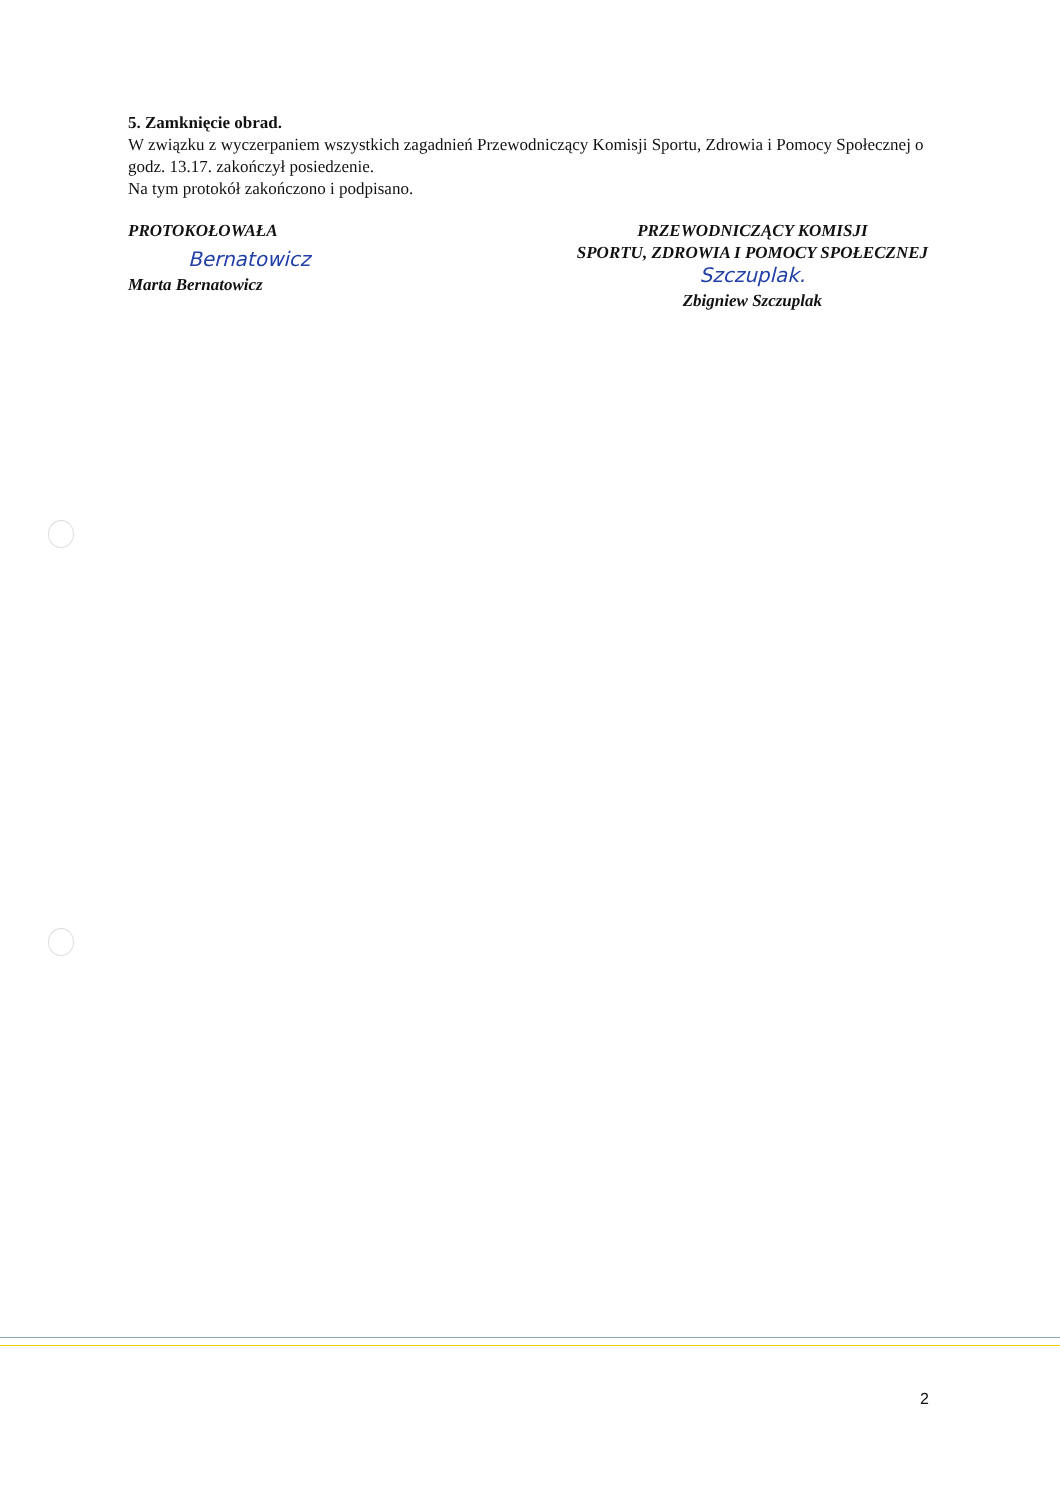5. Zamknięcie obrad.
W związku z wyczerpaniem wszystkich zagadnień Przewodniczący Komisji Sportu, Zdrowia i Pomocy Społecznej o godz. 13.17. zakończył posiedzenie.
Na tym protokół zakończono i podpisano.
PROTOKOŁOWAŁA
Bernatowicz
Marta Bernatowicz
PRZEWODNICZĄCY KOMISJI
SPORTU, ZDROWIA I POMOCY SPOŁECZNEJ
Szczuplak.
Zbigniew Szczuplak
2